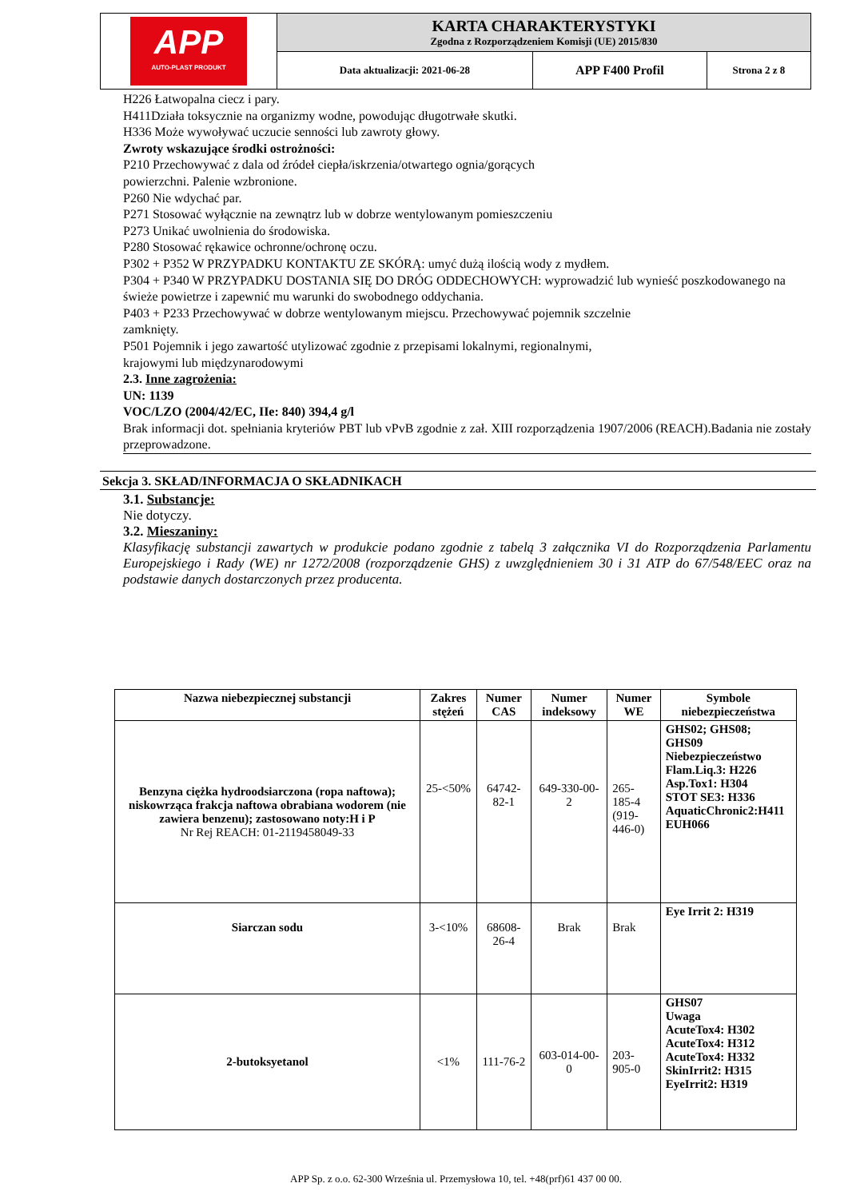| APP AUTO-PLAST PRODUKT | KARTA CHARAKTERYSTYKI Zgodna z Rozporządzeniem Komisji (UE) 2015/830 | | |
| | Data aktualizacji: 2021-06-28 | APP F400 Profil | Strona 2 z 8 |
H226 Łatwopalna ciecz i pary.
H411Działa toksycznie na organizmy wodne, powodując długotrwałe skutki.
H336 Może wywoływać uczucie senności lub zawroty głowy.
Zwroty wskazujące środki ostrożności:
P210 Przechowywać z dala od źródeł ciepła/iskrzenia/otwartego ognia/gorących
powierzchni. Palenie wzbronione.
P260 Nie wdychać par.
P271 Stosować wyłącznie na zewnątrz lub w dobrze wentylowanym pomieszczeniu
P273 Unikać uwolnienia do środowiska.
P280 Stosować rękawice ochronne/ochronę oczu.
P302 + P352 W PRZYPADKU KONTAKTU ZE SKÓRĄ: umyć dużą ilością wody z mydłem.
P304 + P340 W PRZYPADKU DOSTANIA SIĘ DO DRÓG ODDECHOWYCH: wyprowadzić lub wynieść poszkodowanego na świeże powietrze i zapewnić mu warunki do swobodnego oddychania.
P403 + P233 Przechowywać w dobrze wentylowanym miejscu. Przechowywać pojemnik szczelnie
zamknięty.
P501 Pojemnik i jego zawartość utylizować zgodnie z przepisami lokalnymi, regionalnymi,
krajowymi lub międzynarodowymi
2.3. Inne zagrożenia:
UN: 1139
VOC/LZO (2004/42/EC, IIe: 840) 394,4 g/l
Brak informacji dot. spełniania kryteriów PBT lub vPvB zgodnie z zał. XIII rozporządzenia 1907/2006 (REACH).Badania nie zostały przeprowadzone.
Sekcja 3. SKŁAD/INFORMACJA O SKŁADNIKACH
3.1. Substancje:
Nie dotyczy.
3.2. Mieszaniny:
Klasyfikację substancji zawartych w produkcie podano zgodnie z tabelą 3 załącznika VI do Rozporządzenia Parlamentu Europejskiego i Rady (WE) nr 1272/2008 (rozporządzenie GHS) z uwzględnieniem 30 i 31 ATP do 67/548/EEC oraz na podstawie danych dostarczonych przez producenta.
| Nazwa niebezpiecznej substancji | Zakres stężeń | Numer CAS | Numer indeksowy | Numer WE | Symbole niebezpieczeństwa |
| --- | --- | --- | --- | --- | --- |
| Benzyna ciężka hydroodsiarczona (ropa naftowa); niskowrząca frakcja naftowa obrabiana wodorem (nie zawiera benzenu); zastosowano noty:H i P Nr Rej REACH: 01-2119458049-33 | 25-<50% | 64742-82-1 | 649-330-00-2 | 265-185-4 (919-446-0) | GHS02; GHS08; GHS09 Niebezpieczeństwo Flam.Liq.3: H226 Asp.Tox1: H304 STOT SE3: H336 AquaticChronic2:H411 EUH066 |
| Siarczan sodu | 3-<10% | 68608-26-4 | Brak | Brak | Eye Irrit 2: H319 |
| 2-butoksyetanol | <1% | 111-76-2 | 603-014-00-0 | 203-905-0 | GHS07 Uwaga AcuteTox4: H302 AcuteTox4: H312 AcuteTox4: H332 SkinIrrit2: H315 EyeIrrit2: H319 |
APP Sp. z o.o. 62-300 Września ul. Przemysłowa 10, tel. +48(prf)61 437 00 00.